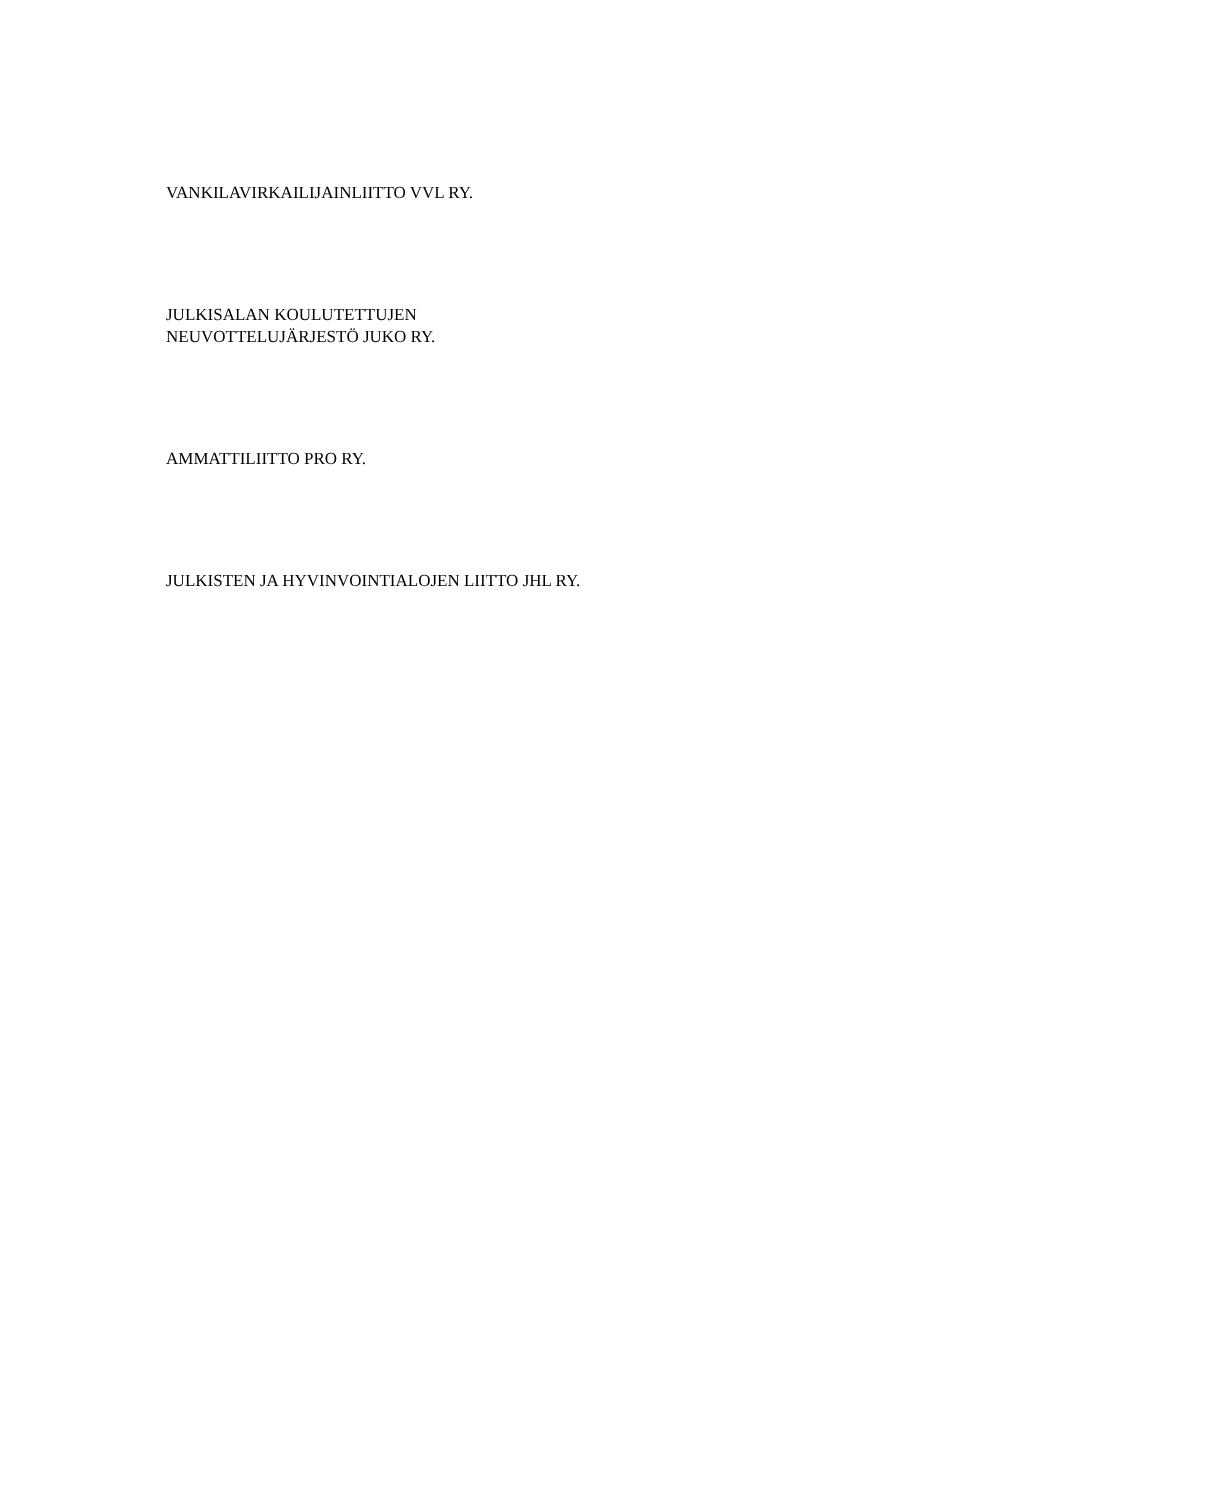VANKILAVIRKAILIJAINLIITTO VVL RY.
JULKISALAN KOULUTETTUJEN
NEUVOTTELUJÄRJESTÖ JUKO RY.
AMMATTILIITTO PRO RY.
JULKISTEN JA HYVINVOINTIALOJEN LIITTO JHL RY.